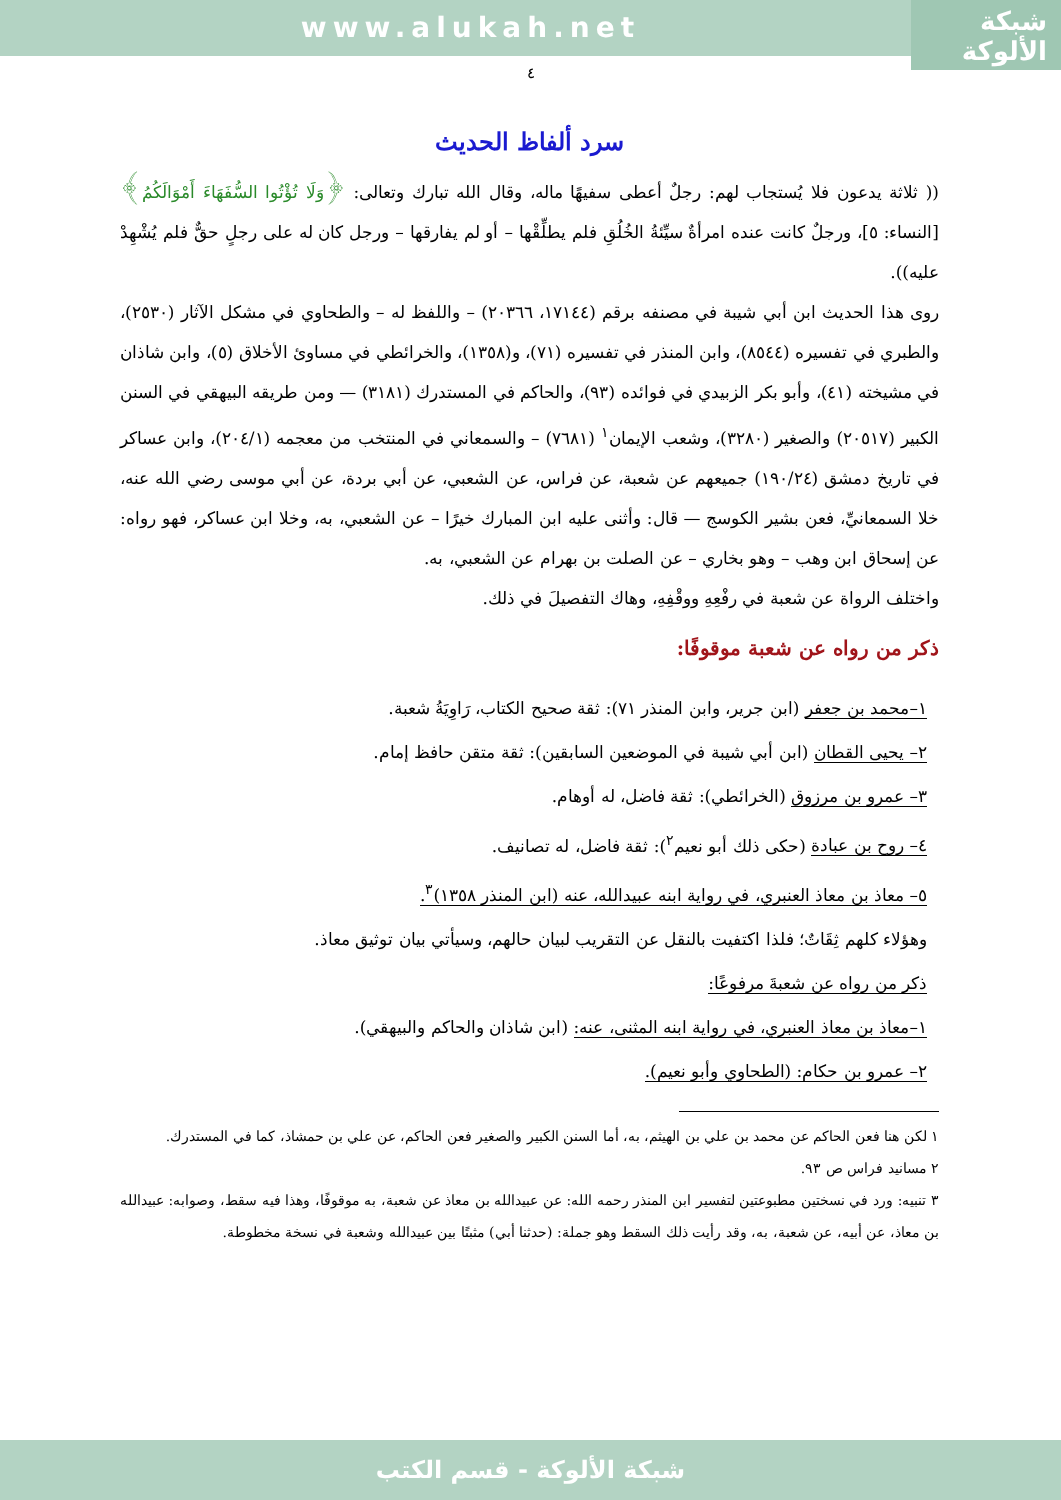شبكة
الألوكة
www.alukah.net
٤
سرد ألفاظ الحديث
(( ثلاثة يدعون فلا يُستجاب لهم: رجلٌ أعطى سفيهًا ماله، وقال الله تبارك وتعالى: ﴿وَلَا تُؤْتُوا السُّفَهَاءَ أَمْوَالَكُمُ﴾ [النساء: ٥]، ورجلٌ كانت عنده امرأةٌ سيِّئةُ الخُلُقِ فلم يطلِّقْها – أو لم يفارقها – ورجل كان له على رجلٍ حقٌّ فلم يُشْهِدْ عليه)).
روى هذا الحديث ابن أبي شيبة في مصنفه برقم (١٧١٤٤، ٢٠٣٦٦) – واللفظ له – والطحاوي في مشكل الآثار (٢٥٣٠)، والطبري في تفسيره (٨٥٤٤)، وابن المنذر في تفسيره (٧١)، و(١٣٥٨)، والخرائطي في مساوئ الأخلاق (٥)، وابن شاذان في مشيخته (٤١)، وأبو بكر الزبيدي في فوائده (٩٣)، والحاكم في المستدرك (٣١٨١) — ومن طريقه البيهقي في السنن الكبير (٢٠٥١٧) والصغير (٣٢٨٠)، وشعب الإيمان<sup>١</sup> (٧٦٨١) – والسمعاني في المنتخب من معجمه (٢٠٤/١)، وابن عساكر في تاريخ دمشق (١٩٠/٢٤) جميعهم عن شعبة، عن فراس، عن الشعبي، عن أبي بردة، عن أبي موسى رضي الله عنه، خلا السمعانيِّ، فعن بشير الكوسج — قال: وأثنى عليه ابن المبارك خيرًا – عن الشعبي، به، وخلا ابن عساكر، فهو رواه: عن إسحاق ابن وهب – وهو بخاري – عن الصلت بن بهرام عن الشعبي، به.
واختلف الرواة عن شعبة في رفْعِهِ ووقْفِهِ، وهاك التفصيلَ في ذلك.
ذكر من رواه عن شعبة موقوفًا:
١–محمد بن جعفر (ابن جرير، وابن المنذر ٧١): ثقة صحيح الكتاب، رَاوِيَةُ شعبة.
٢– يحيى القطان (ابن أبي شيبة في الموضعين السابقين): ثقة متقن حافظ إمام.
٣– عمرو بن مرزوق (الخرائطي): ثقة فاضل، له أوهام.
٤– روح بن عبادة (حكى ذلك أبو نعيم<sup>٢</sup>): ثقة فاضل، له تصانيف.
٥– معاذ بن معاذ العنبري، في رواية ابنه عبيدالله، عنه (ابن المنذر ١٣٥٨)<sup>٣</sup>.
وهؤلاء كلهم ثِقَاتٌ؛ فلذا اكتفيت بالنقل عن التقريب لبيان حالهم، وسيأتي بيان توثيق معاذ.
ذكر من رواه عن شعبةَ مرفوعًا:
١–معاذ بن معاذ العنبري، في رواية ابنه المثنى، عنه: (ابن شاذان والحاكم والبيهقي).
٢– عمرو بن حكام: (الطحاوي وأبو نعيم).
١ لكن هنا فعن الحاكم عن محمد بن علي بن الهيثم، به، أما السنن الكبير والصغير فعن الحاكم، عن علي بن حمشاذ، كما في المستدرك.
٢ مسانيد فراس ص ٩٣.
٣ تنبيه: ورد في نسختين مطبوعتين لتفسير ابن المنذر رحمه الله: عن عبيدالله بن معاذ عن شعبة، به موقوفًا، وهذا فيه سقط، وصوابه: عبيدالله بن معاذ، عن أبيه، عن شعبة، به، وقد رأيت ذلك السقط وهو جملة: (حدثنا أبي) مثبتًا بين عبيدالله وشعبة في نسخة مخطوطة.
شبكة الألوكة - قسم الكتب